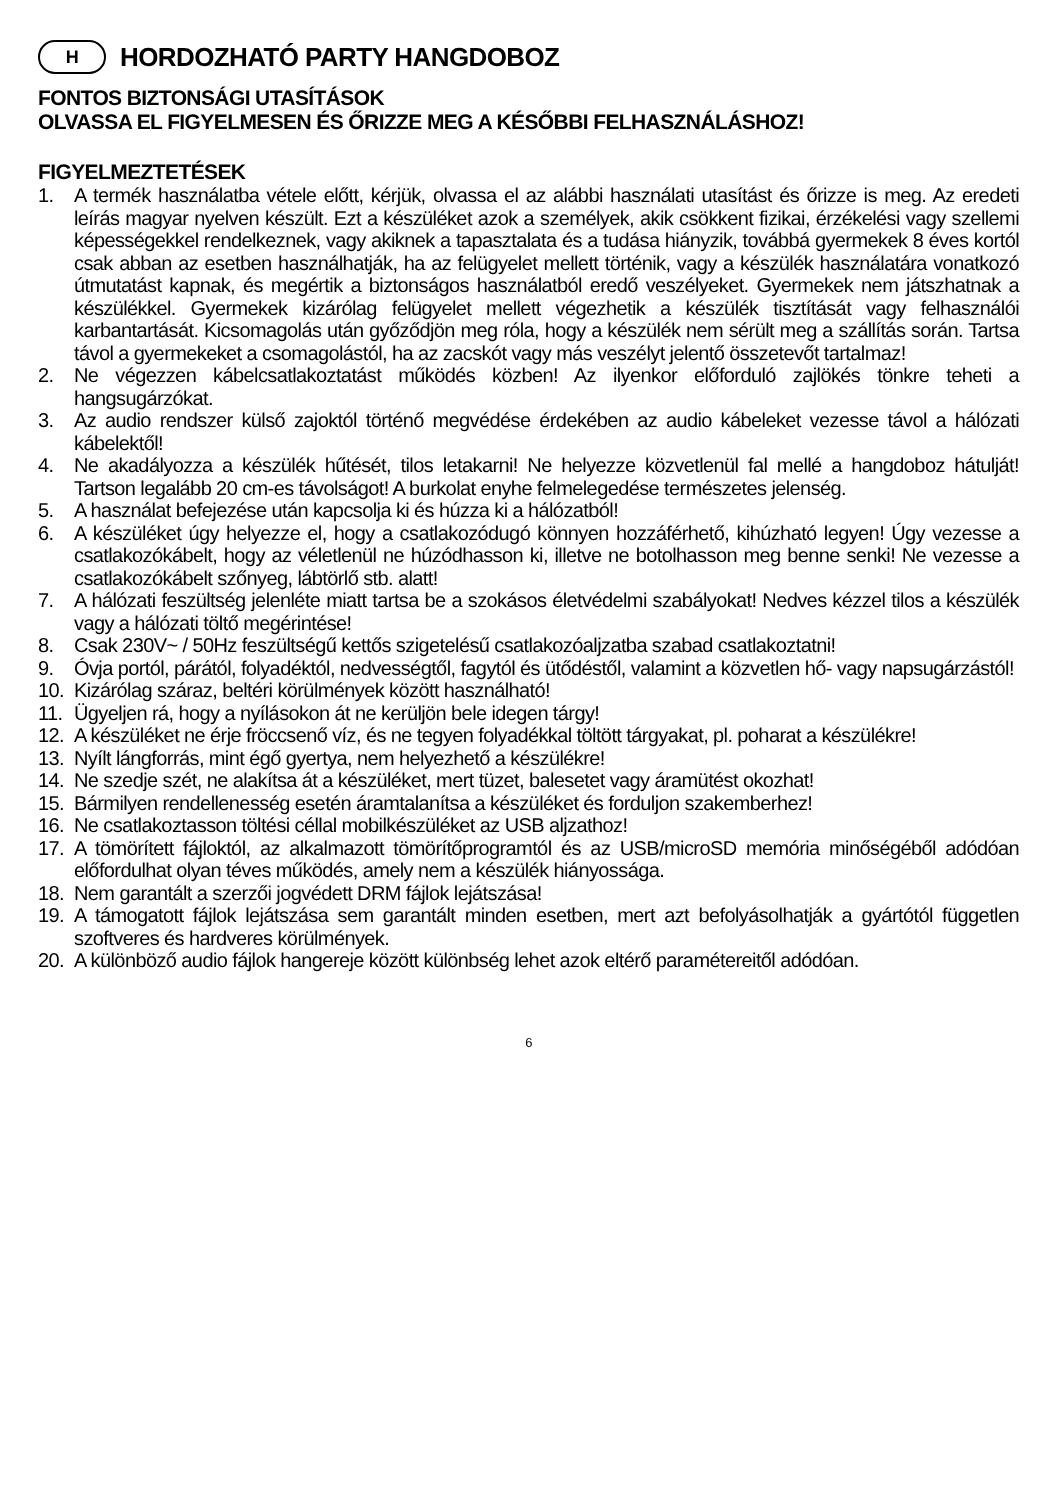H HORDOZHATÓ PARTY HANGDOBOZ
FONTOS BIZTONSÁGI UTASÍTÁSOK
OLVASSA EL FIGYELMESEN ÉS ŐRIZZE MEG A KÉSŐBBI FELHASZNÁLÁSHOZ!
FIGYELMEZTETÉSEK
1. A termék használatba vétele előtt, kérjük, olvassa el az alábbi használati utasítást és őrizze is meg. Az eredeti leírás magyar nyelven készült. Ezt a készüléket azok a személyek, akik csökkent fizikai, érzékelési vagy szellemi képességekkel rendelkeznek, vagy akiknek a tapasztalata és a tudása hiányzik, továbbá gyermekek 8 éves kortól csak abban az esetben használhatják, ha az felügyelet mellett történik, vagy a készülék használatára vonatkozó útmutatást kapnak, és megértik a biztonságos használatból eredő veszélyeket. Gyermekek nem játszhatnak a készülékkel. Gyermekek kizárólag felügyelet mellett végezhetik a készülék tisztítását vagy felhasználói karbantartását. Kicsomagolás után győződjön meg róla, hogy a készülék nem sérült meg a szállítás során. Tartsa távol a gyermekeket a csomagolástól, ha az zacskót vagy más veszélyt jelentő összetevőt tartalmaz!
2. Ne végezzen kábelcsatlakoztatást működés közben! Az ilyenkor előforduló zajlökés tönkre teheti a hangsugárzókat.
3. Az audio rendszer külső zajoktól történő megvédése érdekében az audio kábeleket vezesse távol a hálózati kábelektől!
4. Ne akadályozza a készülék hűtését, tilos letakarni! Ne helyezze közvetlenül fal mellé a hangdoboz hátulját! Tartson legalább 20 cm-es távolságot! A burkolat enyhe felmelegedése természetes jelenség.
5. A használat befejezése után kapcsolja ki és húzza ki a hálózatból!
6. A készüléket úgy helyezze el, hogy a csatlakozódugó könnyen hozzáférhető, kihúzható legyen! Úgy vezesse a csatlakozókábelt, hogy az véletlenül ne húzódhasson ki, illetve ne botolhasson meg benne senki! Ne vezesse a csatlakozókábelt szőnyeg, lábtörlő stb. alatt!
7. A hálózati feszültség jelenléte miatt tartsa be a szokásos életvédelmi szabályokat! Nedves kézzel tilos a készülék vagy a hálózati töltő megérintése!
8. Csak 230V~ / 50Hz feszültségű kettős szigetelésű csatlakozóaljzatba szabad csatlakoztatni!
9. Óvja portól, párától, folyadéktól, nedvességtől, fagytól és ütődéstől, valamint a közvetlen hő- vagy napsugárzástól!
10. Kizárólag száraz, beltéri körülmények között használható!
11. Ügyeljen rá, hogy a nyílásokon át ne kerüljön bele idegen tárgy!
12. A készüléket ne érje fröccsenő víz, és ne tegyen folyadékkal töltött tárgyakat, pl. poharat a készülékre!
13. Nyílt lángforrás, mint égő gyertya, nem helyezhető a készülékre!
14. Ne szedje szét, ne alakítsa át a készüléket, mert tüzet, balesetet vagy áramütést okozhat!
15. Bármilyen rendellenesség esetén áramtalanítsa a készüléket és forduljon szakemberhez!
16. Ne csatlakoztasson töltési céllal mobilkészüléket az USB aljzathoz!
17. A tömörített fájloktól, az alkalmazott tömörítőprogramtól és az USB/microSD memória minőségéből adódóan előfordulhat olyan téves működés, amely nem a készülék hiányossága.
18. Nem garantált a szerzői jogvédett DRM fájlok lejátszása!
19. A támogatott fájlok lejátszása sem garantált minden esetben, mert azt befolyásolhatják a gyártótól független szoftveres és hardveres körülmények.
20. A különböző audio fájlok hangereje között különbség lehet azok eltérő paramétereitől adódóan.
6